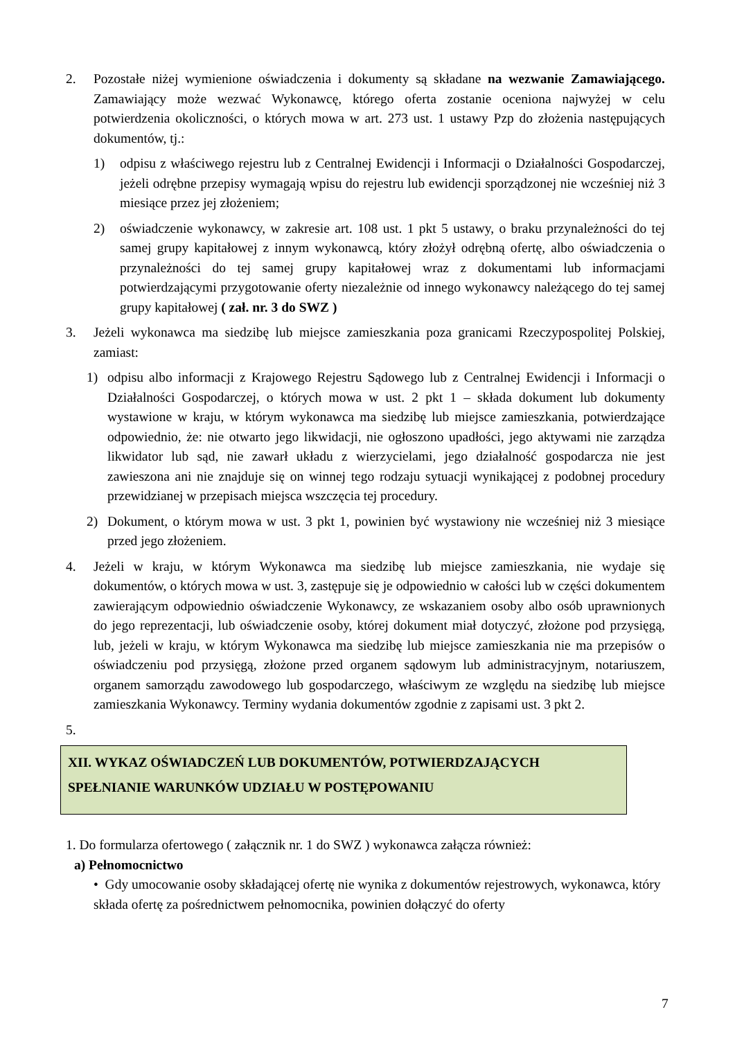2. Pozostałe niżej wymienione oświadczenia i dokumenty są składane na wezwanie Zamawiającego. Zamawiający może wezwać Wykonawcę, którego oferta zostanie oceniona najwyżej w celu potwierdzenia okoliczności, o których mowa w art. 273 ust. 1 ustawy Pzp do złożenia następujących dokumentów, tj.:
1) odpisu z właściwego rejestru lub z Centralnej Ewidencji i Informacji o Działalności Gospodarczej, jeżeli odrębne przepisy wymagają wpisu do rejestru lub ewidencji sporządzonej nie wcześniej niż 3 miesiące przez jej złożeniem;
2) oświadczenie wykonawcy, w zakresie art. 108 ust. 1 pkt 5 ustawy, o braku przynależności do tej samej grupy kapitałowej z innym wykonawcą, który złożył odrębną ofertę, albo oświadczenia o przynależności do tej samej grupy kapitałowej wraz z dokumentami lub informacjami potwierdzającymi przygotowanie oferty niezależnie od innego wykonawcy należącego do tej samej grupy kapitałowej ( zał. nr. 3 do SWZ )
3. Jeżeli wykonawca ma siedzibę lub miejsce zamieszkania poza granicami Rzeczypospolitej Polskiej, zamiast:
1) odpisu albo informacji z Krajowego Rejestru Sądowego lub z Centralnej Ewidencji i Informacji o Działalności Gospodarczej, o których mowa w ust. 2 pkt 1 – składa dokument lub dokumenty wystawione w kraju, w którym wykonawca ma siedzibę lub miejsce zamieszkania, potwierdzające odpowiednio, że: nie otwarto jego likwidacji, nie ogłoszono upadłości, jego aktywami nie zarządza likwidator lub sąd, nie zawarł układu z wierzycielami, jego działalność gospodarcza nie jest zawieszona ani nie znajduje się on winnej tego rodzaju sytuacji wynikającej z podobnej procedury przewidzianej w przepisach miejsca wszczęcia tej procedury.
2) Dokument, o którym mowa w ust. 3 pkt 1, powinien być wystawiony nie wcześniej niż 3 miesiące przed jego złożeniem.
4. Jeżeli w kraju, w którym Wykonawca ma siedzibę lub miejsce zamieszkania, nie wydaje się dokumentów, o których mowa w ust. 3, zastępuje się je odpowiednio w całości lub w części dokumentem zawierającym odpowiednio oświadczenie Wykonawcy, ze wskazaniem osoby albo osób uprawnionych do jego reprezentacji, lub oświadczenie osoby, której dokument miał dotyczyć, złożone pod przysięgą, lub, jeżeli w kraju, w którym Wykonawca ma siedzibę lub miejsce zamieszkania nie ma przepisów o oświadczeniu pod przysięgą, złożone przed organem sądowym lub administracyjnym, notariuszem, organem samorządu zawodowego lub gospodarczego, właściwym ze względu na siedzibę lub miejsce zamieszkania Wykonawcy. Terminy wydania dokumentów zgodnie z zapisami ust. 3 pkt 2.
5.
XII. WYKAZ OŚWIADCZEŃ LUB DOKUMENTÓW, POTWIERDZAJĄCYCH SPEŁNIANIE WARUNKÓW UDZIAŁU W POSTĘPOWANIU
1. Do formularza ofertowego ( załącznik nr. 1 do SWZ ) wykonawca załącza również:
a) Pełnomocnictwo
• Gdy umocowanie osoby składającej ofertę nie wynika z dokumentów rejestrowych, wykonawca, który składa ofertę za pośrednictwem pełnomocnika, powinien dołączyć do oferty
7